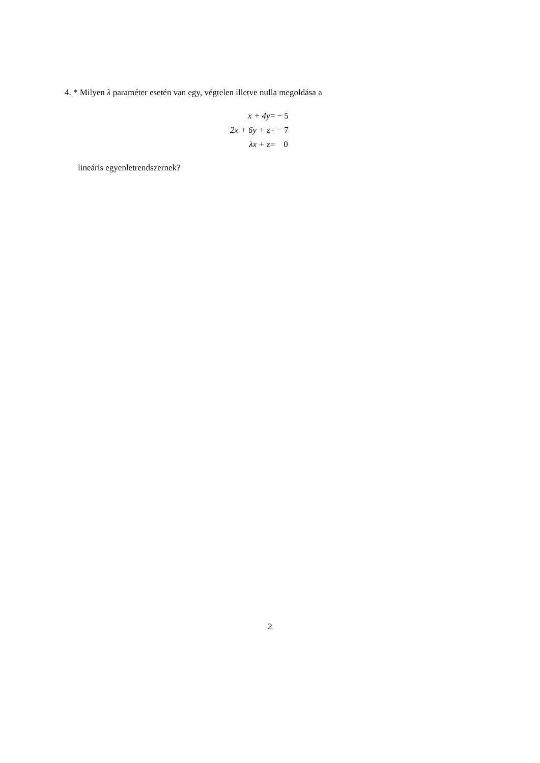4. * Milyen λ paraméter esetén van egy, végtelen illetve nulla megoldása a
| x + 4y | = − 5 |
| 2x + 6y + z | = − 7 |
| λx + z | = 0 |
lineáris egyenletrendszernek?
2